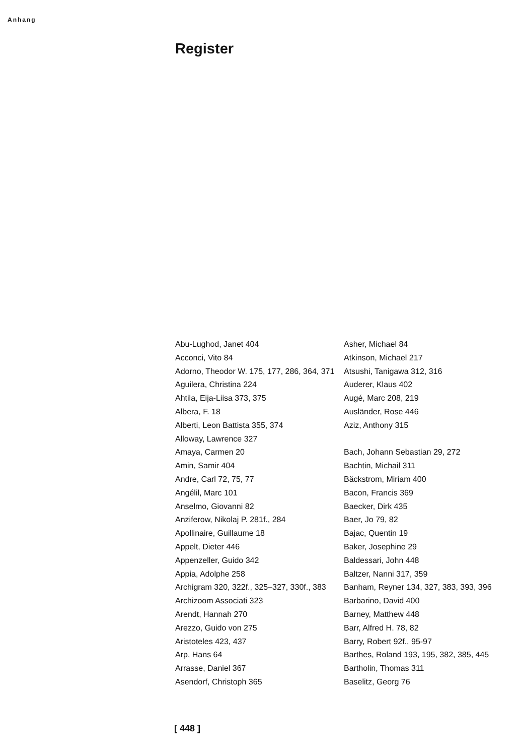Anhang
Register
Abu-Lughod, Janet 404
Acconci, Vito 84
Adorno, Theodor W. 175, 177, 286, 364, 371
Aguilera, Christina 224
Ahtila, Eija-Liisa 373, 375
Albera, F. 18
Alberti, Leon Battista 355, 374
Alloway, Lawrence 327
Amaya, Carmen 20
Amin, Samir 404
Andre, Carl 72, 75, 77
Angélil, Marc 101
Anselmo, Giovanni 82
Anziferow, Nikolaj P. 281f., 284
Apollinaire, Guillaume 18
Appelt, Dieter 446
Appenzeller, Guido 342
Appia, Adolphe 258
Archigram 320, 322f., 325–327, 330f., 383
Archizoom Associati 323
Arendt, Hannah 270
Arezzo, Guido von 275
Aristoteles 423, 437
Arp, Hans 64
Arrasse, Daniel 367
Asendorf, Christoph 365
Asher, Michael 84
Atkinson, Michael 217
Atsushi, Tanigawa 312, 316
Auderer, Klaus 402
Augé, Marc 208, 219
Ausländer, Rose 446
Aziz, Anthony 315
Bach, Johann Sebastian 29, 272
Bachtin, Michail 311
Bäckstrom, Miriam 400
Bacon, Francis 369
Baecker, Dirk 435
Baer, Jo 79, 82
Bajac, Quentin 19
Baker, Josephine 29
Baldessari, John 448
Baltzer, Nanni 317, 359
Banham, Reyner 134, 327, 383, 393, 396
Barbarino, David 400
Barney, Matthew 448
Barr, Alfred H. 78, 82
Barry, Robert 92f., 95-97
Barthes, Roland 193, 195, 382, 385, 445
Bartholin, Thomas 311
Baselitz, Georg 76
[ 448 ]